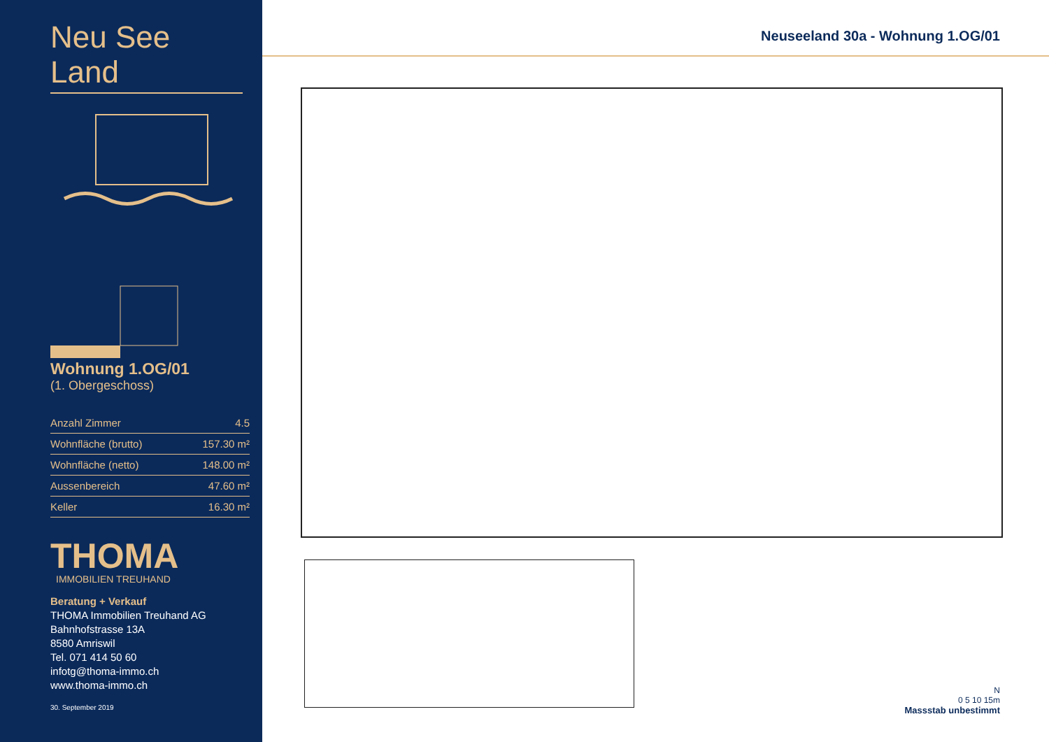Neu See Land
Wohnung 1.OG/01
(1. Obergeschoss)
| Anzahl Zimmer | 4.5 |
| Wohnfläche (brutto) | 157.30 m² |
| Wohnfläche (netto) | 148.00 m² |
| Aussenbereich | 47.60 m² |
| Keller | 16.30 m² |
THOMA
IMMOBILIEN TREUHAND
Beratung + Verkauf
THOMA Immobilien Treuhand AG
Bahnhofstrasse 13A
8580 Amriswil
Tel. 071 414 50 60
infotg@thoma-immo.ch
www.thoma-immo.ch
30. September 2019
Neuseeland 30a - Wohnung 1.OG/01
N
0 5 10 15m
Massstab unbestimmt